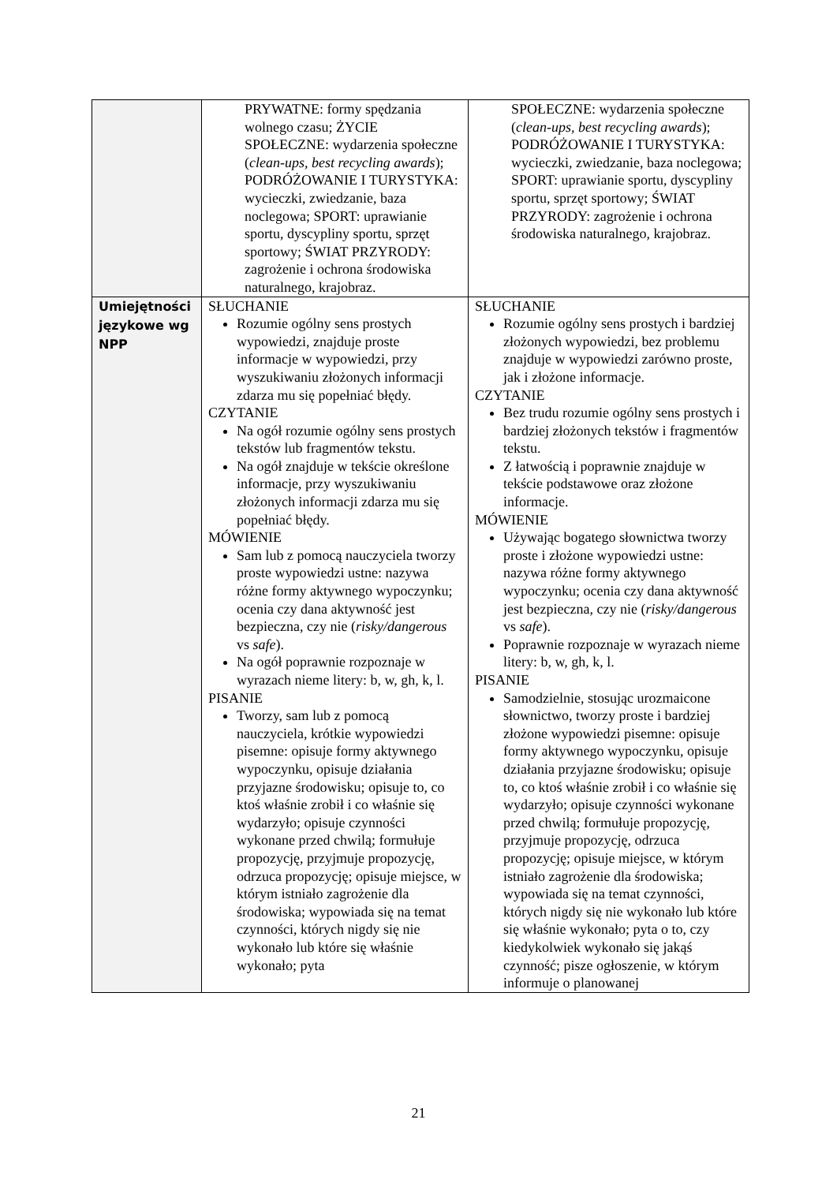| | PRYWATNE: formy spędzania wolnego czasu; ŻYCIE SPOŁECZNE: wydarzenia społeczne ( clean-ups, best recycling awards ); PODRÓŻOWANIE I TURYSTYKA: wycieczki, zwiedzanie, baza noclegowa; SPORT: uprawianie sportu, dyscypliny sportu, sprzęt sportowy; ŚWIAT PRZYRODY: zagrożenie i ochrona środowiska naturalnego, krajobraz. | SPOŁECZNE: wydarzenia społeczne ( clean-ups, best recycling awards ); PODRÓŻOWANIE I TURYSTYKA: wycieczki, zwiedzanie, baza noclegowa; SPORT: uprawianie sportu, dyscypliny sportu, sprzęt sportowy; ŚWIAT PRZYRODY: zagrożenie i ochrona środowiska naturalnego, krajobraz. |
| Umiejętności językowe wg NPP | SŁUCHANIE Rozumie ogólny sens prostych wypowiedzi, znajduje proste informacje w wypowiedzi, przy wyszukiwaniu złożonych informacji zdarza mu się popełniać błędy. CZYTANIE Na ogół rozumie ogólny sens prostych tekstów lub fragmentów tekstu. Na ogół znajduje w tekście określone informacje, przy wyszukiwaniu złożonych informacji zdarza mu się popełniać błędy. MÓWIENIE Sam lub z pomocą nauczyciela tworzy proste wypowiedzi ustne: nazywa różne formy aktywnego wypoczynku; ocenia czy dana aktywność jest bezpieczna, czy nie ( risky/dangerous vs safe ). Na ogół poprawnie rozpoznaje w wyrazach nieme litery: b, w, gh, k, l. PISANIE Tworzy, sam lub z pomocą nauczyciela, krótkie wypowiedzi pisemne: opisuje formy aktywnego wypoczynku, opisuje działania przyjazne środowisku; opisuje to, co ktoś właśnie zrobił i co właśnie się wydarzyło; opisuje czynności wykonane przed chwilą; formułuje propozycję, przyjmuje propozycję, odrzuca propozycję; opisuje miejsce, w którym istniało zagrożenie dla środowiska; wypowiada się na temat czynności, których nigdy się nie wykonało lub które się właśnie wykonało; pyta | SŁUCHANIE Rozumie ogólny sens prostych i bardziej złożonych wypowiedzi, bez problemu znajduje w wypowiedzi zarówno proste, jak i złożone informacje. CZYTANIE Bez trudu rozumie ogólny sens prostych i bardziej złożonych tekstów i fragmentów tekstu. Z łatwością i poprawnie znajduje w tekście podstawowe oraz złożone informacje. MÓWIENIE Używając bogatego słownictwa tworzy proste i złożone wypowiedzi ustne: nazywa różne formy aktywnego wypoczynku; ocenia czy dana aktywność jest bezpieczna, czy nie ( risky/dangerous vs safe ). Poprawnie rozpoznaje w wyrazach nieme litery: b, w, gh, k, l. PISANIE Samodzielnie, stosując urozmaicone słownictwo, tworzy proste i bardziej złożone wypowiedzi pisemne: opisuje formy aktywnego wypoczynku, opisuje działania przyjazne środowisku; opisuje to, co ktoś właśnie zrobił i co właśnie się wydarzyło; opisuje czynności wykonane przed chwilą; formułuje propozycję, przyjmuje propozycję, odrzuca propozycję; opisuje miejsce, w którym istniało zagrożenie dla środowiska; wypowiada się na temat czynności, których nigdy się nie wykonało lub które się właśnie wykonało; pyta o to, czy kiedykolwiek wykonało się jakąś czynność; pisze ogłoszenie, w którym informuje o planowanej |
21